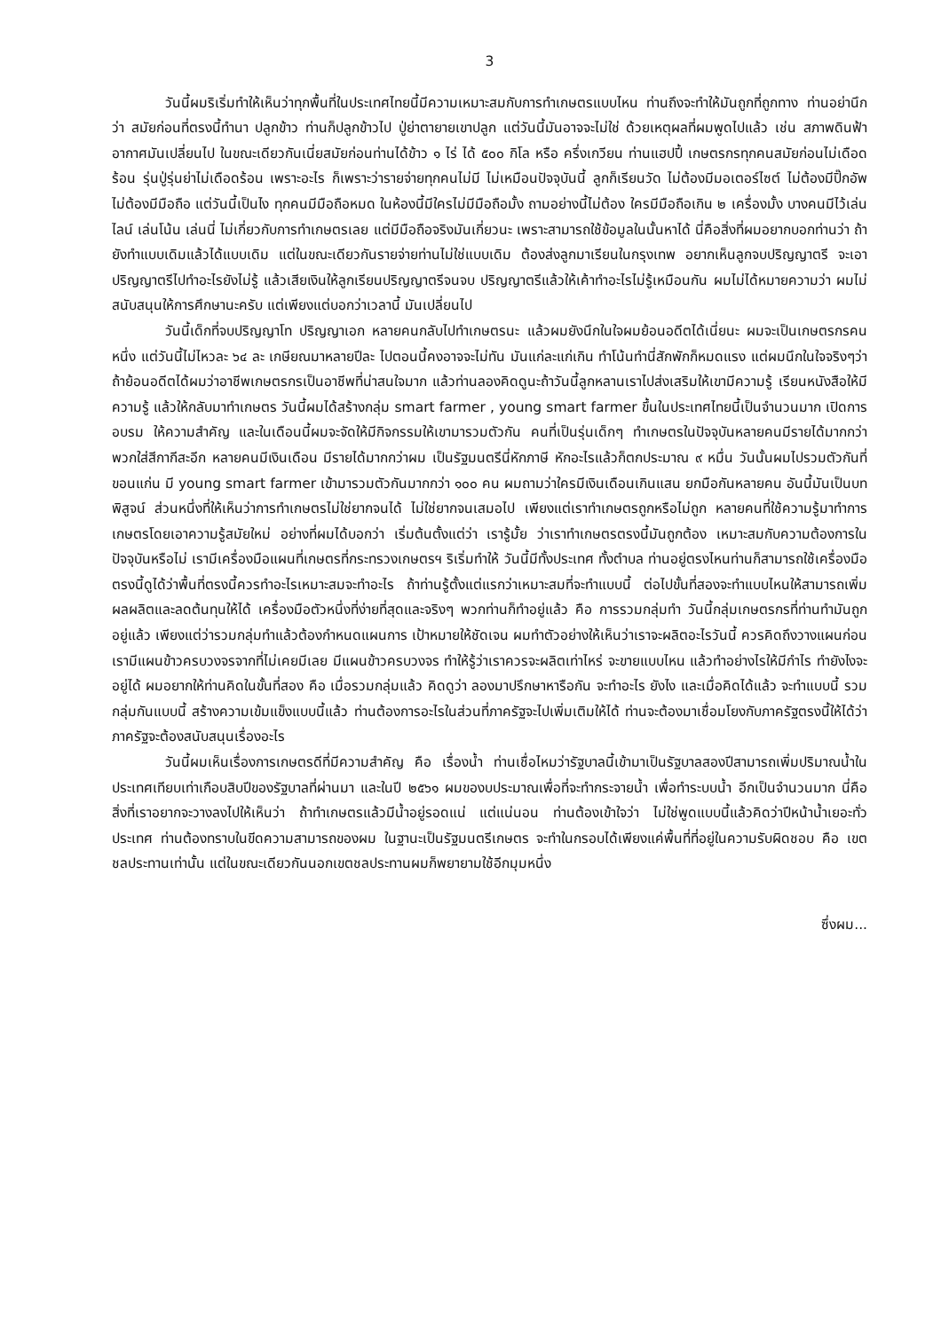3
วันนี้ผมริเริ่มทำให้เห็นว่าทุกพื้นที่ในประเทศไทยนี้มีความเหมาะสมกับการทำเกษตรแบบไหน ท่านถึงจะทำให้มันถูกที่ถูกทาง ท่านอย่านึกว่า สมัยก่อนที่ตรงนี้ทำนา ปลูกข้าว ท่านก็ปลูกข้าวไป ปู่ย่าตายายเขาปลูก แต่วันนี้มันอาจจะไม่ใช่ ด้วยเหตุผลที่ผมพูดไปแล้ว เช่น สภาพดินฟ้าอากาศมันเปลี่ยนไป ในขณะเดียวกันเนี่ยสมัยก่อนท่านได้ข้าว ๑ ไร่ ได้ ๕๐๐ กิโล หรือ ครึ่งเกวียน ท่านแฮปปี้ เกษตรกรทุกคนสมัยก่อนไม่เดือดร้อน รุ่นปู่รุ่นย่าไม่เดือดร้อน เพราะอะไร ก็เพราะว่ารายจ่ายทุกคนไม่มี ไม่เหมือนปัจจุบันนี้ ลูกก็เรียนวัด ไม่ต้องมีมอเตอร์ไซต์ ไม่ต้องมีปิ๊กอัพ ไม่ต้องมีมือถือ แต่วันนี้เป็นไง ทุกคนมีมือถือหมด ในห้องนี้มีใครไม่มีมือถือมั้ง ถามอย่างนี้ไม่ต้อง ใครมีมือถือเกิน ๒ เครื่องมั้ง บางคนมีไว้เล่นไลน์ เล่นโน้น เล่นนี่ ไม่เกี่ยวกับการทำเกษตรเลย แต่มีมือถือจริงมันเกี่ยวนะ เพราะสามารถใช้ข้อมูลในนั้นหาได้ นี่คือสิ่งที่ผมอยากบอกท่านว่า ถ้ายังทำแบบเดิมแล้วได้แบบเดิม แต่ในขณะเดียวกันรายจ่ายท่านไม่ใช่แบบเดิม ต้องส่งลูกมาเรียนในกรุงเทพ อยากเห็นลูกจบปริญญาตรี จะเอาปริญญาตรีไปทำอะไรยังไม่รู้ แล้วเสียเงินให้ลูกเรียนปริญญาตรีจนจบ ปริญญาตรีแล้วให้เค้าทำอะไรไม่รู้เหมือนกัน ผมไม่ได้หมายความว่า ผมไม่สนับสนุนให้การศึกษานะครับ แต่เพียงแต่บอกว่าเวลานี้ มันเปลี่ยนไป
วันนี้เด็กที่จบปริญญาโท ปริญญาเอก หลายคนกลับไปทำเกษตรนะ แล้วผมยังนึกในใจผมย้อนอดีตได้เนี่ยนะ ผมจะเป็นเกษตรกรคนหนึ่ง แต่วันนี้ไม่ไหวละ ๖๔ ละ เกษียณมาหลายปีละ ไปตอนนี้คงอาจจะไม่ทัน มันแก่ละแก่เกิน ทำโน้นทำนี่สักพักก็หมดแรง แต่ผมนึกในใจจริงๆว่า ถ้าย้อนอดีตได้ผมว่าอาชีพเกษตรกรเป็นอาชีพที่น่าสนใจมาก แล้วท่านลองคิดดูนะถ้าวันนี้ลูกหลานเราไปส่งเสริมให้เขามีความรู้ เรียนหนังสือให้มีความรู้ แล้วให้กลับมาทำเกษตร วันนี้ผมได้สร้างกลุ่ม smart farmer , young smart farmer ขึ้นในประเทศไทยนี้เป็นจำนวนมาก เปิดการอบรม ให้ความสำคัญ และในเดือนนี้ผมจะจัดให้มีกิจกรรมให้เขามารวมตัวกัน คนที่เป็นรุ่นเด็กๆ ทำเกษตรในปัจจุบันหลายคนมีรายได้มากกว่าพวกใส่สีกากีสะอีก หลายคนมีเงินเดือน มีรายได้มากกว่าผม เป็นรัฐมนตรีนี่หักภาษี หักอะไรแล้วก็ตกประมาณ ๙ หมื่น วันนั้นผมไปรวมตัวกันที่ ขอนแก่น มี young smart farmer เข้ามารวมตัวกันมากกว่า ๑๐๐ คน ผมถามว่าใครมีเงินเดือนเกินแสน ยกมือกันหลายคน อันนี้มันเป็นบทพิสูจน์ ส่วนหนึ่งที่ให้เห็นว่าการทำเกษตรไม่ใช่ยากจนได้ ไม่ใช่ยากจนเสมอไป เพียงแต่เราทำเกษตรถูกหรือไม่ถูก หลายคนที่ใช้ความรู้มาทำการเกษตรโดยเอาความรู้สมัยใหม่ อย่างที่ผมได้บอกว่า เริ่มต้นตั้งแต่ว่า เรารู้มั้ย ว่าเราทำเกษตรตรงนี้มันถูกต้อง เหมาะสมกับความต้องการในปัจจุบันหรือไม่ เรามีเครื่องมือแผนที่เกษตรที่กระทรวงเกษตรฯ ริเริ่มทำให้ วันนี้มีทั้งประเทศ ทั้งตำบล ท่านอยู่ตรงไหนท่านก็สามารถใช้เครื่องมือตรงนี้ดูได้ว่าพื้นที่ตรงนี้ควรทำอะไรเหมาะสมจะทำอะไร ถ้าท่านรู้ตั้งแต่แรกว่าเหมาะสมที่จะทำแบบนี้ ต่อไปขั้นที่สองจะทำแบบไหนให้สามารถเพิ่มผลผลิตและลดต้นทุนให้ได้ เครื่องมือตัวหนึ่งที่ง่ายที่สุดและจริงๆ พวกท่านก็ทำอยู่แล้ว คือ การรวมกลุ่มทำ วันนี้กลุ่มเกษตรกรที่ท่านทำมันถูกอยู่แล้ว เพียงแต่ว่ารวมกลุ่มทำแล้วต้องกำหนดแผนการ เป้าหมายให้ชัดเจน ผมทำตัวอย่างให้เห็นว่าเราจะผลิตอะไรวันนี้ ควรคิดถึงวางแผนก่อน เรามีแผนข้าวครบวงจรจากที่ไม่เคยมีเลย มีแผนข้าวครบวงจร ทำให้รู้ว่าเราควรจะผลิตเท่าไหร่ จะขายแบบไหน แล้วทำอย่างไรให้มีกำไร ทำยังไงจะอยู่ได้ ผมอยากให้ท่านคิดในขั้นที่สอง คือ เมื่อรวมกลุ่มแล้ว คิดดูว่า ลองมาปรึกษาหารือกัน จะทำอะไร ยังไง และเมื่อคิดได้แล้ว จะทำแบบนี้ รวมกลุ่มกันแบบนี้ สร้างความเข้มแข็งแบบนี้แล้ว ท่านต้องการอะไรในส่วนที่ภาครัฐจะไปเพิ่มเติมให้ได้ ท่านจะต้องมาเชื่อมโยงกับภาครัฐตรงนี้ให้ได้ว่าภาครัฐจะต้องสนับสนุนเรื่องอะไร
วันนี้ผมเห็นเรื่องการเกษตรดีที่มีความสำคัญ คือ เรื่องน้ำ ท่านเชื่อไหมว่ารัฐบาลนี้เข้ามาเป็นรัฐบาลสองปีสามารถเพิ่มปริมาณน้ำในประเทศเทียบเท่าเกือบสิบปีของรัฐบาลที่ผ่านมา และในปี ๒๕๖๑ ผมของบประมาณเพื่อที่จะทำกระจายน้ำ เพื่อทำระบบน้ำ อีกเป็นจำนวนมาก นี่คือสิ่งที่เราอยากจะวางลงไปให้เห็นว่า ถ้าทำเกษตรแล้วมีน้ำอยู่รอดแน่ แต่แน่นอน ท่านต้องเข้าใจว่า ไม่ใช่พูดแบบนี้แล้วคิดว่าปีหน้าน้ำเยอะทั่วประเทศ ท่านต้องทราบในขีดความสามารถของผม ในฐานะเป็นรัฐมนตรีเกษตร จะทำในกรอบได้เพียงแค่พื้นที่ที่อยู่ในความรับผิดชอบ คือ เขตชลประทานเท่านั้น แต่ในขณะเดียวกันนอกเขตชลประทานผมก็พยายามใช้อีกมุมหนึ่ง
ซึ่งผม...